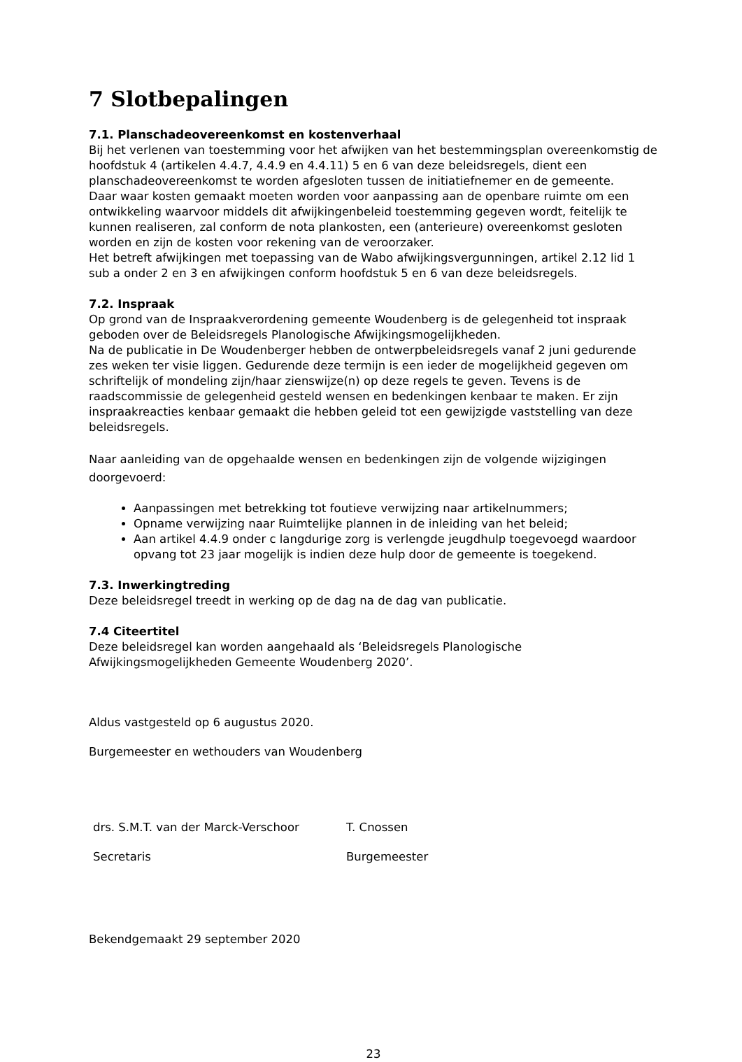7 Slotbepalingen
7.1. Planschadeovereenkomst en kostenverhaal
Bij het verlenen van toestemming voor het afwijken van het bestemmingsplan overeenkomstig de hoofdstuk 4 (artikelen 4.4.7, 4.4.9 en 4.4.11) 5 en 6 van deze beleidsregels, dient een planschadeovereenkomst te worden afgesloten tussen de initiatiefnemer en de gemeente.
Daar waar kosten gemaakt moeten worden voor aanpassing aan de openbare ruimte om een ontwikkeling waarvoor middels dit afwijkingenbeleid toestemming gegeven wordt, feitelijk te kunnen realiseren, zal conform de nota plankosten, een (anterieure) overeenkomst gesloten worden en zijn de kosten voor rekening van de veroorzaker.
Het betreft afwijkingen met toepassing van de Wabo afwijkingsvergunningen, artikel 2.12 lid 1 sub a onder 2 en 3 en afwijkingen conform hoofdstuk 5 en 6 van deze beleidsregels.
7.2. Inspraak
Op grond van de Inspraakverordening gemeente Woudenberg is de gelegenheid tot inspraak geboden over de Beleidsregels Planologische Afwijkingsmogelijkheden.
Na de publicatie in De Woudenberger hebben de ontwerpbeleidsregels vanaf 2 juni gedurende zes weken ter visie liggen. Gedurende deze termijn is een ieder de mogelijkheid gegeven om schriftelijk of mondeling zijn/haar zienswijze(n) op deze regels te geven. Tevens is de raadscommissie de gelegenheid gesteld wensen en bedenkingen kenbaar te maken. Er zijn inspraakreacties kenbaar gemaakt die hebben geleid tot een gewijzigde vaststelling van deze beleidsregels.
Naar aanleiding van de opgehaalde wensen en bedenkingen zijn de volgende wijzigingen doorgevoerd:
Aanpassingen met betrekking tot foutieve verwijzing naar artikelnummers;
Opname verwijzing naar Ruimtelijke plannen in de inleiding van het beleid;
Aan artikel 4.4.9 onder c langdurige zorg is verlengde jeugdhulp toegevoegd waardoor opvang tot 23 jaar mogelijk is indien deze hulp door de gemeente is toegekend.
7.3. Inwerkingtreding
Deze beleidsregel treedt in werking op de dag na de dag van publicatie.
7.4 Citeertitel
Deze beleidsregel kan worden aangehaald als ‘Beleidsregels Planologische Afwijkingsmogelijkheden Gemeente Woudenberg 2020’.
Aldus vastgesteld op 6 augustus 2020.
Burgemeester en wethouders van Woudenberg
drs. S.M.T. van der Marck-Verschoor T. Cnossen
Secretaris Burgemeester
Bekendgemaakt 29 september 2020
23